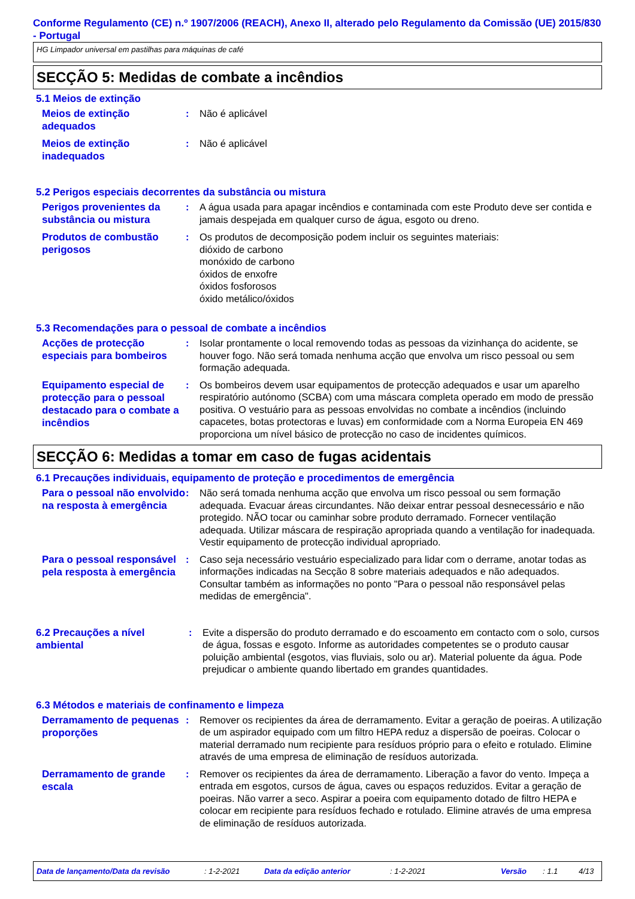Conforme Regulamento (CE) n.º 1907/2006 (REACH), Anexo II, alterado pelo Regulamento da Comissão (UE) 2015/830 - Portugal
HG Limpador universal em pastilhas para máquinas de café
SECÇÃO 5: Medidas de combate a incêndios
5.1 Meios de extinção
Meios de extinção adequados
: Não é aplicável
Meios de extinção inadequados
: Não é aplicável
5.2 Perigos especiais decorrentes da substância ou mistura
Perigos provenientes da substância ou mistura
: A água usada para apagar incêndios e contaminada com este Produto deve ser contida e jamais despejada em qualquer curso de água, esgoto ou dreno.
Produtos de combustão perigosos
: Os produtos de decomposição podem incluir os seguintes materiais:
dióxido de carbono
monóxido de carbono
óxidos de enxofre
óxidos fosforosos
óxido metálico/óxidos
5.3 Recomendações para o pessoal de combate a incêndios
Acções de protecção especiais para bombeiros
: Isolar prontamente o local removendo todas as pessoas da vizinhança do acidente, se houver fogo. Não será tomada nenhuma acção que envolva um risco pessoal ou sem formação adequada.
Equipamento especial de protecção para o pessoal destacado para o combate a incêndios
: Os bombeiros devem usar equipamentos de protecção adequados e usar um aparelho respiratório autónomo (SCBA) com uma máscara completa operado em modo de pressão positiva. O vestuário para as pessoas envolvidas no combate a incêndios (incluindo capacetes, botas protectoras e luvas) em conformidade com a Norma Europeia EN 469 proporciona um nível básico de protecção no caso de incidentes químicos.
SECÇÃO 6: Medidas a tomar em caso de fugas acidentais
6.1 Precauções individuais, equipamento de proteção e procedimentos de emergência
Para o pessoal não envolvido na resposta à emergência
: Não será tomada nenhuma acção que envolva um risco pessoal ou sem formação adequada. Evacuar áreas circundantes. Não deixar entrar pessoal desnecessário e não protegido. NÃO tocar ou caminhar sobre produto derramado. Fornecer ventilação adequada. Utilizar máscara de respiração apropriada quando a ventilação for inadequada. Vestir equipamento de protecção individual apropriado.
Para o pessoal responsável pela resposta à emergência
: Caso seja necessário vestuário especializado para lidar com o derrame, anotar todas as informações indicadas na Secção 8 sobre materiais adequados e não adequados. Consultar também as informações no ponto "Para o pessoal não responsável pelas medidas de emergência".
6.2 Precauções a nível ambiental
: Evite a dispersão do produto derramado e do escoamento em contacto com o solo, cursos de água, fossas e esgoto. Informe as autoridades competentes se o produto causar poluição ambiental (esgotos, vias fluviais, solo ou ar). Material poluente da água. Pode prejudicar o ambiente quando libertado em grandes quantidades.
6.3 Métodos e materiais de confinamento e limpeza
Derramamento de pequenas proporções
: Remover os recipientes da área de derramamento. Evitar a geração de poeiras. A utilização de um aspirador equipado com um filtro HEPA reduz a dispersão de poeiras. Colocar o material derramado num recipiente para resíduos próprio para o efeito e rotulado. Elimine através de uma empresa de eliminação de resíduos autorizada.
Derramamento de grande escala
: Remover os recipientes da área de derramamento. Liberação a favor do vento. Impeça a entrada em esgotos, cursos de água, caves ou espaços reduzidos. Evitar a geração de poeiras. Não varrer a seco. Aspirar a poeira com equipamento dotado de filtro HEPA e colocar em recipiente para resíduos fechado e rotulado. Elimine através de uma empresa de eliminação de resíduos autorizada.
Data de lançamento/Data da revisão: 1-2-2021 Data da edição anterior: 1-2-2021 Versão: 1.1 4/13